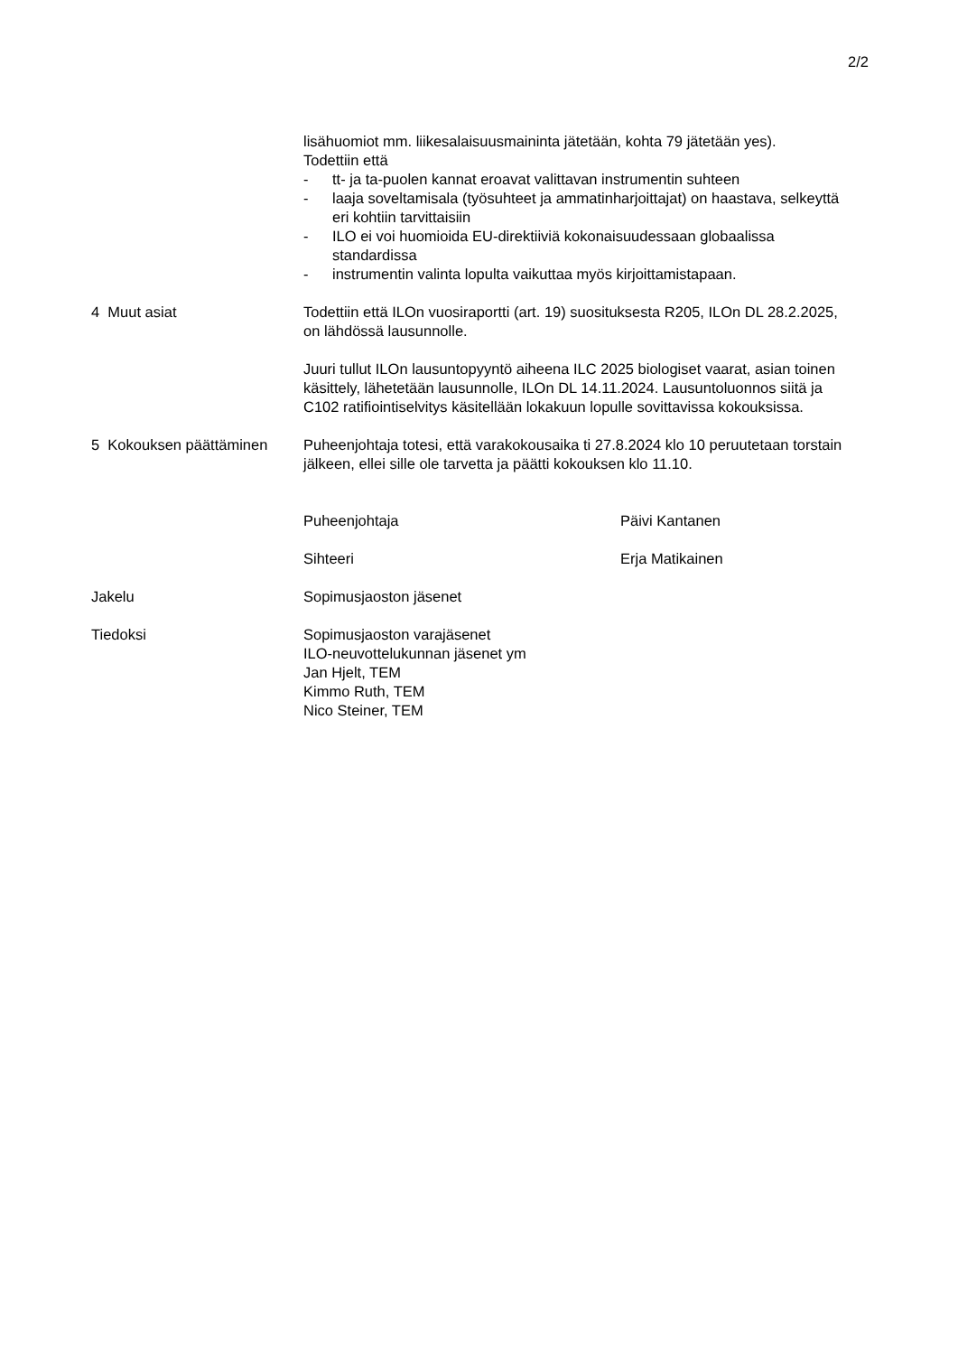2/2
lisähuomiot mm. liikesalaisuusmaininta jätetään, kohta 79 jätetään yes).
Todettiin että
- tt- ja ta-puolen kannat eroavat valittavan instrumentin suhteen
- laaja soveltamisala (työsuhteet ja ammatinharjoittajat) on haastava, selkeyttä eri kohtiin tarvittaisiin
- ILO ei voi huomioida EU-direktiiviä kokonaisuudessaan globaalissa standardissa
- instrumentin valinta lopulta vaikuttaa myös kirjoittamistapaan.
4 Muut asiat Todettiin että ILOn vuosiraportti (art. 19) suosituksesta R205, ILOn DL 28.2.2025, on lähdössä lausunnolle.
Juuri tullut ILOn lausuntopyyntö aiheena ILC 2025 biologiset vaarat, asian toinen käsittely, lähetetään lausunnolle, ILOn DL 14.11.2024. Lausuntoluonnos siitä ja C102 ratifiointiselvitys käsitellään lokakuun lopulle sovittavissa kokouksissa.
5 Kokouksen päättäminen
Puheenjohtaja totesi, että varakokousaika ti 27.8.2024 klo 10 peruutetaan torstain jälkeen, ellei sille ole tarvetta ja päätti kokouksen klo 11.10.
Puheenjohtaja Päivi Kantanen
Sihteeri Erja Matikainen
Jakelu Sopimusjaoston jäsenet
Tiedoksi Sopimusjaoston varajäsenet
ILO-neuvottelukunnan jäsenet ym
Jan Hjelt, TEM
Kimmo Ruth, TEM
Nico Steiner, TEM